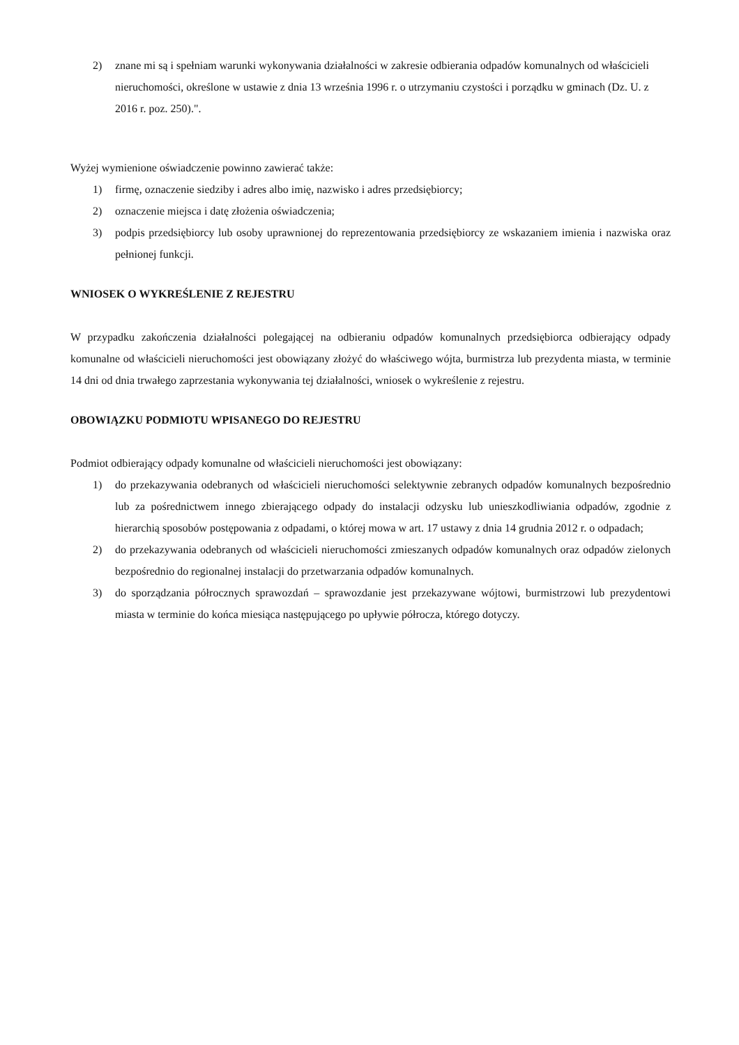2) znane mi są i spełniam warunki wykonywania działalności w zakresie odbierania odpadów komunalnych od właścicieli nieruchomości, określone w ustawie z dnia 13 września 1996 r. o utrzymaniu czystości i porządku w gminach (Dz. U. z 2016 r. poz. 250).".
Wyżej wymienione oświadczenie powinno zawierać także:
1) firmę, oznaczenie siedziby i adres albo imię, nazwisko i adres przedsiębiorcy;
2) oznaczenie miejsca i datę złożenia oświadczenia;
3) podpis przedsiębiorcy lub osoby uprawnionej do reprezentowania przedsiębiorcy ze wskazaniem imienia i nazwiska oraz pełnionej funkcji.
WNIOSEK O WYKREŚLENIE Z REJESTRU
W przypadku zakończenia działalności polegającej na odbieraniu odpadów komunalnych przedsiębiorca odbierający odpady komunalne od właścicieli nieruchomości jest obowiązany złożyć do właściwego wójta, burmistrza lub prezydenta miasta, w terminie 14 dni od dnia trwałego zaprzestania wykonywania tej działalności, wniosek o wykreślenie z rejestru.
OBOWIĄZKU PODMIOTU WPISANEGO DO REJESTRU
Podmiot odbierający odpady komunalne od właścicieli nieruchomości jest obowiązany:
1) do przekazywania odebranych od właścicieli nieruchomości selektywnie zebranych odpadów komunalnych bezpośrednio lub za pośrednictwem innego zbierającego odpady do instalacji odzysku lub unieszkodliwiania odpadów, zgodnie z hierarchią sposobów postępowania z odpadami, o której mowa w art. 17 ustawy z dnia 14 grudnia 2012 r. o odpadach;
2) do przekazywania odebranych od właścicieli nieruchomości zmieszanych odpadów komunalnych oraz odpadów zielonych bezpośrednio do regionalnej instalacji do przetwarzania odpadów komunalnych.
3) do sporządzania półrocznych sprawozdań – sprawozdanie jest przekazywane wójtowi, burmistrzowi lub prezydentowi miasta w terminie do końca miesiąca następującego po upływie półrocza, którego dotyczy.